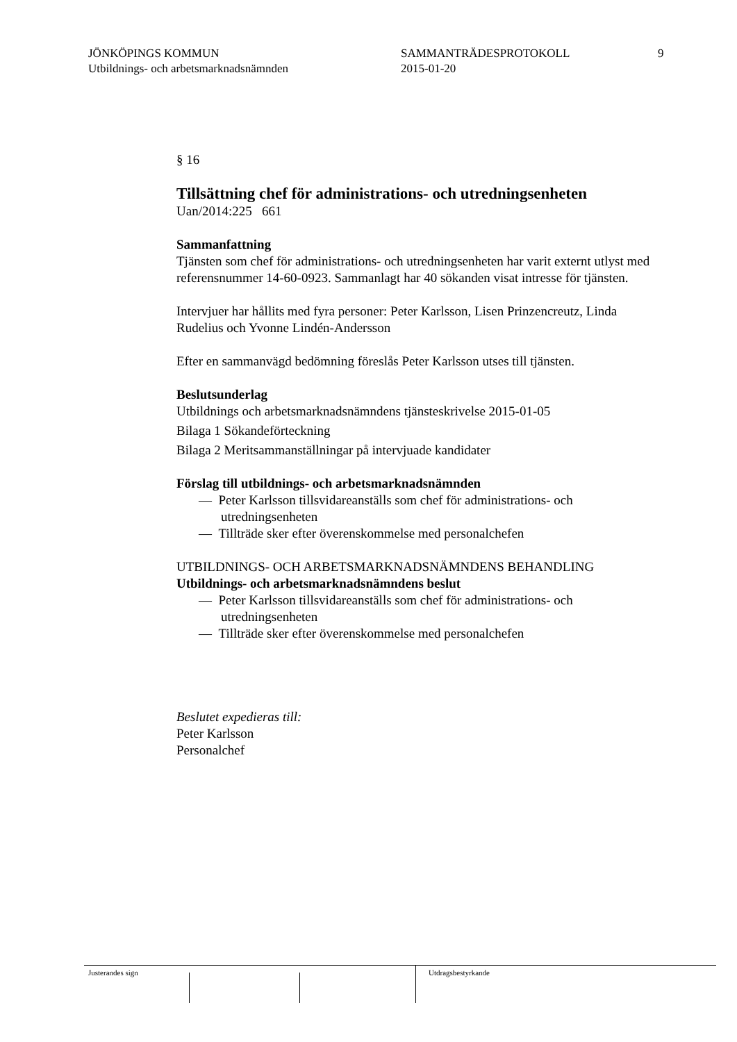JÖNKÖPINGS KOMMUN
Utbildnings- och arbetsmarknadsnämnden
SAMMANTRÄDESPROTOKOLL
2015-01-20
9
§ 16
Tillsättning chef för administrations- och utredningsenheten
Uan/2014:225 661
Sammanfattning
Tjänsten som chef för administrations- och utredningsenheten har varit externt utlyst med referensnummer 14-60-0923. Sammanlagt har 40 sökanden visat intresse för tjänsten.
Intervjuer har hållits med fyra personer: Peter Karlsson, Lisen Prinzencreutz, Linda Rudelius och Yvonne Lindén-Andersson
Efter en sammanvägd bedömning föreslås Peter Karlsson utses till tjänsten.
Beslutsunderlag
Utbildnings och arbetsmarknadsnämndens tjänsteskrivelse 2015-01-05
Bilaga 1 Sökandeförteckning
Bilaga 2 Meritsammanställningar på intervjuade kandidater
Förslag till utbildnings- och arbetsmarknadsnämnden
— Peter Karlsson tillsvidareanställs som chef för administrations- och utredningsenheten
— Tillträde sker efter överenskommelse med personalchefen
UTBILDNINGS- OCH ARBETSMARKNADSNÄMNDENS BEHANDLING
Utbildnings- och arbetsmarknadsnämndens beslut
— Peter Karlsson tillsvidareanställs som chef för administrations- och utredningsenheten
— Tillträde sker efter överenskommelse med personalchefen
Beslutet expedieras till:
Peter Karlsson
Personalchef
Justerandes sign Utdragsbestyrkande